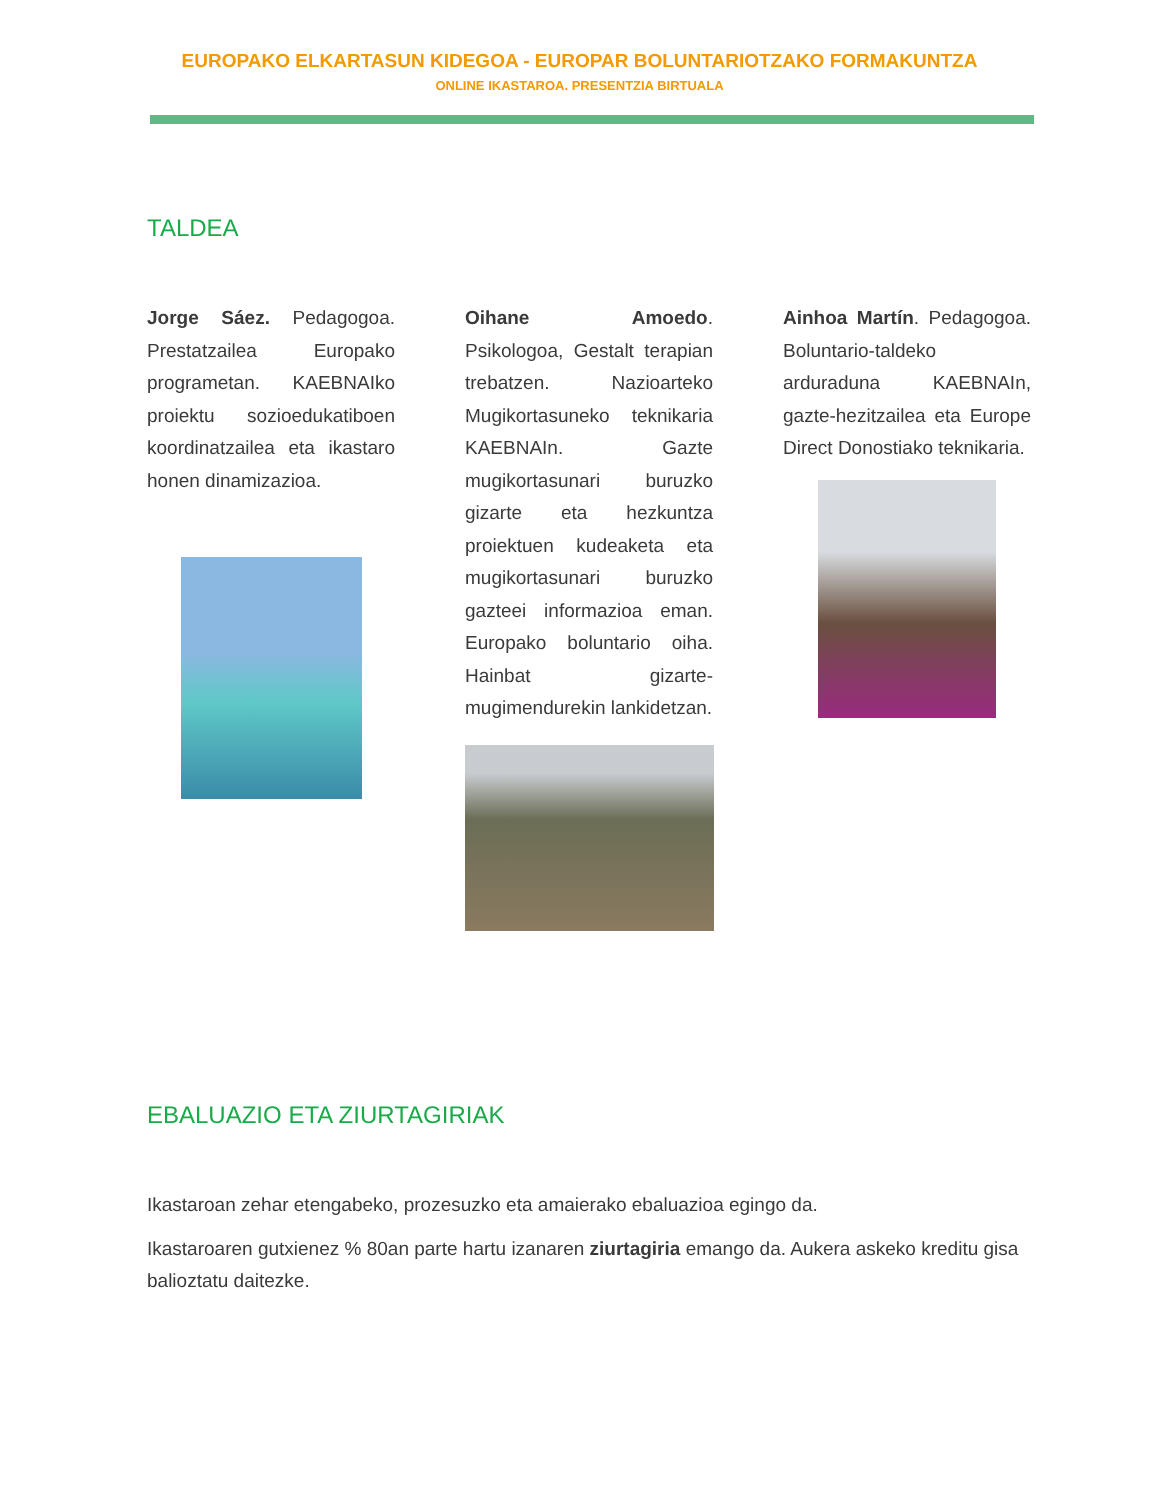EUROPAKO ELKARTASUN KIDEGOA - EUROPAR BOLUNTARIOTZAKO FORMAKUNTZA
ONLINE IKASTAROA. PRESENTZIA BIRTUALA
TALDEA
Jorge Sáez. Pedagogoa. Prestatzailea Europako programetan. KAEBNAIko proiektu sozioedukatiboen koordinatzailea eta ikastaro honen dinamizazioa.
Oihane Amoedo. Psikologoa, Gestalt terapian trebatzen. Nazioarteko Mugikortasuneko teknikaria KAEBNAIn. Gazte mugikortasunari buruzko gizarte eta hezkuntza proiektuen kudeaketa eta mugikortasunari buruzko gazteei informazioa eman. Europako boluntario oiha. Hainbat gizarte-mugimendurekin lankidetzan.
Ainhoa Martín. Pedagogoa. Boluntario-taldeko arduraduna KAEBNAIn, gazte-hezitzailea eta Europe Direct Donostiako teknikaria.
EBALUAZIO ETA ZIURTAGIRIAK
Ikastaroan zehar etengabeko, prozesuzko eta amaierako ebaluazioa egingo da.
Ikastaroaren gutxienez % 80an parte hartu izanaren ziurtagiria emango da. Aukera askeko kreditu gisa balioztatu daitezke.